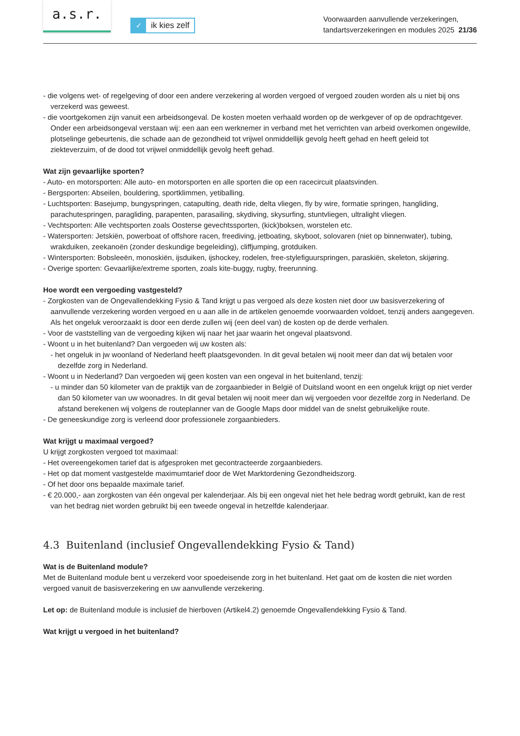a.s.r.
✓ ik kies zelf
Voorwaarden aanvullende verzekeringen,
tandartsverzekeringen en modules 2025 21/36
- die volgens wet- of regelgeving of door een andere verzekering al worden vergoed of vergoed zouden worden als u niet bij ons verzekerd was geweest.
- die voortgekomen zijn vanuit een arbeidsongeval. De kosten moeten verhaald worden op de werkgever of op de opdrachtgever. Onder een arbeidsongeval verstaan wij: een aan een werknemer in verband met het verrichten van arbeid overkomen ongewilde, plotselinge gebeurtenis, die schade aan de gezondheid tot vrijwel onmiddellijk gevolg heeft gehad en heeft geleid tot ziekteverzuim, of de dood tot vrijwel onmiddellijk gevolg heeft gehad.
Wat zijn gevaarlijke sporten?
- Auto- en motorsporten: Alle auto- en motorsporten en alle sporten die op een racecircuit plaatsvinden.
- Bergsporten: Abseilen, bouldering, sportklimmen, yetiballing.
- Luchtsporten: Basejump, bungyspringen, catapulting, death ride, delta vliegen, fly by wire, formatie springen, hangliding, parachutespringen, paragliding, parapenten, parasailing, skydiving, skysurfing, stuntvliegen, ultralight vliegen.
- Vechtsporten: Alle vechtsporten zoals Oosterse gevechtssporten, (kick)boksen, worstelen etc.
- Watersporten: Jetskiën, powerboat of offshore racen, freediving, jetboating, skyboot, solovaren (niet op binnenwater), tubing, wrakduiken, zeekanoën (zonder deskundige begeleiding), cliffjumping, grotduiken.
- Wintersporten: Bobsleeën, monoskiën, ijsduiken, ijshockey, rodelen, free-stylefiguurspringen, paraskiën, skeleton, skijøring.
- Overige sporten: Gevaarlijke/extreme sporten, zoals kite-buggy, rugby, freerunning.
Hoe wordt een vergoeding vastgesteld?
- Zorgkosten van de Ongevallendekking Fysio & Tand krijgt u pas vergoed als deze kosten niet door uw basisverzekering of aanvullende verzekering worden vergoed en u aan alle in de artikelen genoemde voorwaarden voldoet, tenzij anders aangegeven. Als het ongeluk veroorzaakt is door een derde zullen wij (een deel van) de kosten op de derde verhalen.
- Voor de vaststelling van de vergoeding kijken wij naar het jaar waarin het ongeval plaatsvond.
- Woont u in het buitenland? Dan vergoeden wij uw kosten als:
- het ongeluk in jw woonland of Nederland heeft plaatsgevonden. In dit geval betalen wij nooit meer dan dat wij betalen voor dezelfde zorg in Nederland.
- Woont u in Nederland? Dan vergoeden wij geen kosten van een ongeval in het buitenland, tenzij:
- u minder dan 50 kilometer van de praktijk van de zorgaanbieder in België of Duitsland woont en een ongeluk krijgt op niet verder dan 50 kilometer van uw woonadres. In dit geval betalen wij nooit meer dan wij vergoeden voor dezelfde zorg in Nederland. De afstand berekenen wij volgens de routeplanner van de Google Maps door middel van de snelst gebruikelijke route.
- De geneeskundige zorg is verleend door professionele zorgaanbieders.
Wat krijgt u maximaal vergoed?
U krijgt zorgkosten vergoed tot maximaal:
- Het overeengekomen tarief dat is afgesproken met gecontracteerde zorgaanbieders.
- Het op dat moment vastgestelde maximumtarief door de Wet Marktordening Gezondheidszorg.
- Of het door ons bepaalde maximale tarief.
- € 20.000,- aan zorgkosten van één ongeval per kalenderjaar. Als bij een ongeval niet het hele bedrag wordt gebruikt, kan de rest van het bedrag niet worden gebruikt bij een tweede ongeval in hetzelfde kalenderjaar.
4.3 Buitenland (inclusief Ongevallendekking Fysio & Tand)
Wat is de Buitenland module?
Met de Buitenland module bent u verzekerd voor spoedeisende zorg in het buitenland. Het gaat om de kosten die niet worden vergoed vanuit de basisverzekering en uw aanvullende verzekering.
Let op: de Buitenland module is inclusief de hierboven (Artikel4.2) genoemde Ongevallendekking Fysio & Tand.
Wat krijgt u vergoed in het buitenland?